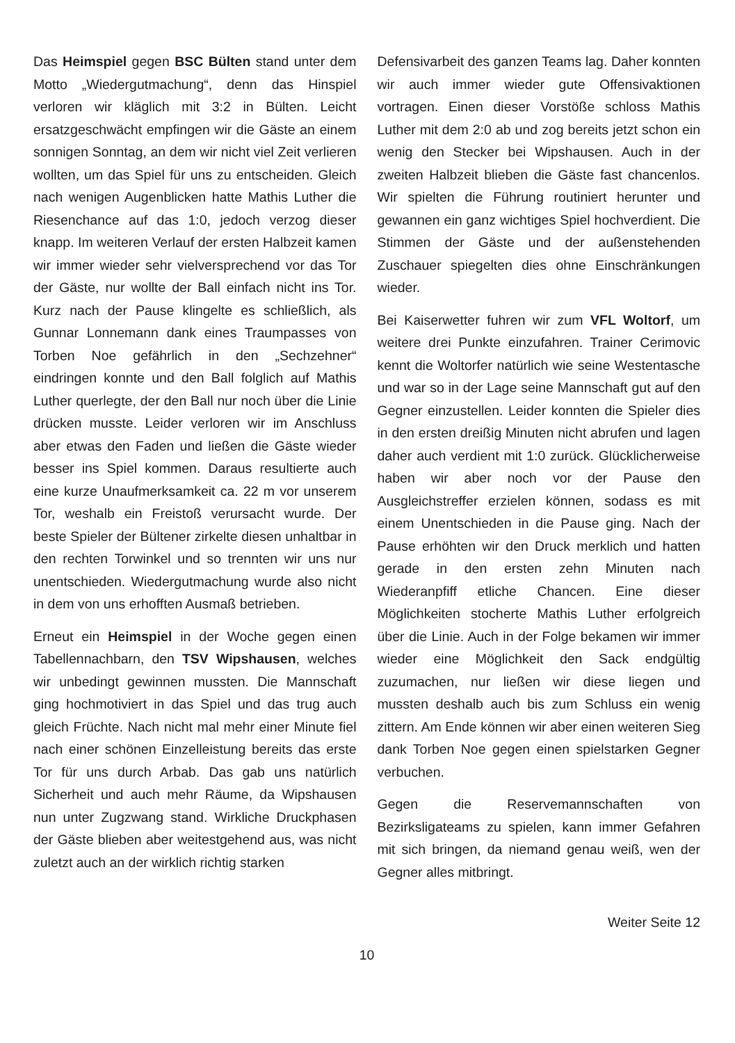Das Heimspiel gegen BSC Bülten stand unter dem Motto „Wiedergutmachung“, denn das Hinspiel verloren wir kläglich mit 3:2 in Bülten. Leicht ersatzgeschwächt empfingen wir die Gäste an einem sonnigen Sonntag, an dem wir nicht viel Zeit verlieren wollten, um das Spiel für uns zu entscheiden. Gleich nach wenigen Augenblicken hatte Mathis Luther die Riesenchance auf das 1:0, jedoch verzog dieser knapp. Im weiteren Verlauf der ersten Halbzeit kamen wir immer wieder sehr vielversprechend vor das Tor der Gäste, nur wollte der Ball einfach nicht ins Tor. Kurz nach der Pause klingelte es schließlich, als Gunnar Lonnemann dank eines Traumpasses von Torben Noe gefährlich in den „Sechzehner“ eindringen konnte und den Ball folglich auf Mathis Luther querlegte, der den Ball nur noch über die Linie drücken musste. Leider verloren wir im Anschluss aber etwas den Faden und ließen die Gäste wieder besser ins Spiel kommen. Daraus resultierte auch eine kurze Unaufmerksamkeit ca. 22 m vor unserem Tor, weshalb ein Freistoß verursacht wurde. Der beste Spieler der Bültener zirkelte diesen unhaltbar in den rechten Torwinkel und so trennten wir uns nur unentschieden. Wiedergutmachung wurde also nicht in dem von uns erhofften Ausmaß betrieben.
Erneut ein Heimspiel in der Woche gegen einen Tabellennachbarn, den TSV Wipshausen, welches wir unbedingt gewinnen mussten. Die Mannschaft ging hochmotiviert in das Spiel und das trug auch gleich Früchte. Nach nicht mal mehr einer Minute fiel nach einer schönen Einzelleistung bereits das erste Tor für uns durch Arbab. Das gab uns natürlich Sicherheit und auch mehr Räume, da Wipshausen nun unter Zugzwang stand. Wirkliche Druckphasen der Gäste blieben aber weitestgehend aus, was nicht zuletzt auch an der wirklich richtig starken
Defensivarbeit des ganzen Teams lag. Daher konnten wir auch immer wieder gute Offensivaktionen vortragen. Einen dieser Vorstöße schloss Mathis Luther mit dem 2:0 ab und zog bereits jetzt schon ein wenig den Stecker bei Wipshausen. Auch in der zweiten Halbzeit blieben die Gäste fast chancenlos. Wir spielten die Führung routiniert herunter und gewannen ein ganz wichtiges Spiel hochverdient. Die Stimmen der Gäste und der außenstehenden Zuschauer spiegelten dies ohne Einschränkungen wieder.
Bei Kaiserwetter fuhren wir zum VFL Woltorf, um weitere drei Punkte einzufahren. Trainer Cerimovic kennt die Woltorfer natürlich wie seine Westentasche und war so in der Lage seine Mannschaft gut auf den Gegner einzustellen. Leider konnten die Spieler dies in den ersten dreißig Minuten nicht abrufen und lagen daher auch verdient mit 1:0 zurück. Glücklicherweise haben wir aber noch vor der Pause den Ausgleichstreffer erzielen können, sodass es mit einem Unentschieden in die Pause ging. Nach der Pause erhöhten wir den Druck merklich und hatten gerade in den ersten zehn Minuten nach Wiederanpfiff etliche Chancen. Eine dieser Möglichkeiten stocherte Mathis Luther erfolgreich über die Linie. Auch in der Folge bekamen wir immer wieder eine Möglichkeit den Sack endgültig zuzumachen, nur ließen wir diese liegen und mussten deshalb auch bis zum Schluss ein wenig zittern. Am Ende können wir aber einen weiteren Sieg dank Torben Noe gegen einen spielstarken Gegner verbuchen.
Gegen die Reservemannschaften von Bezirksligateams zu spielen, kann immer Gefahren mit sich bringen, da niemand genau weiß, wen der Gegner alles mitbringt.
Weiter Seite 12
10